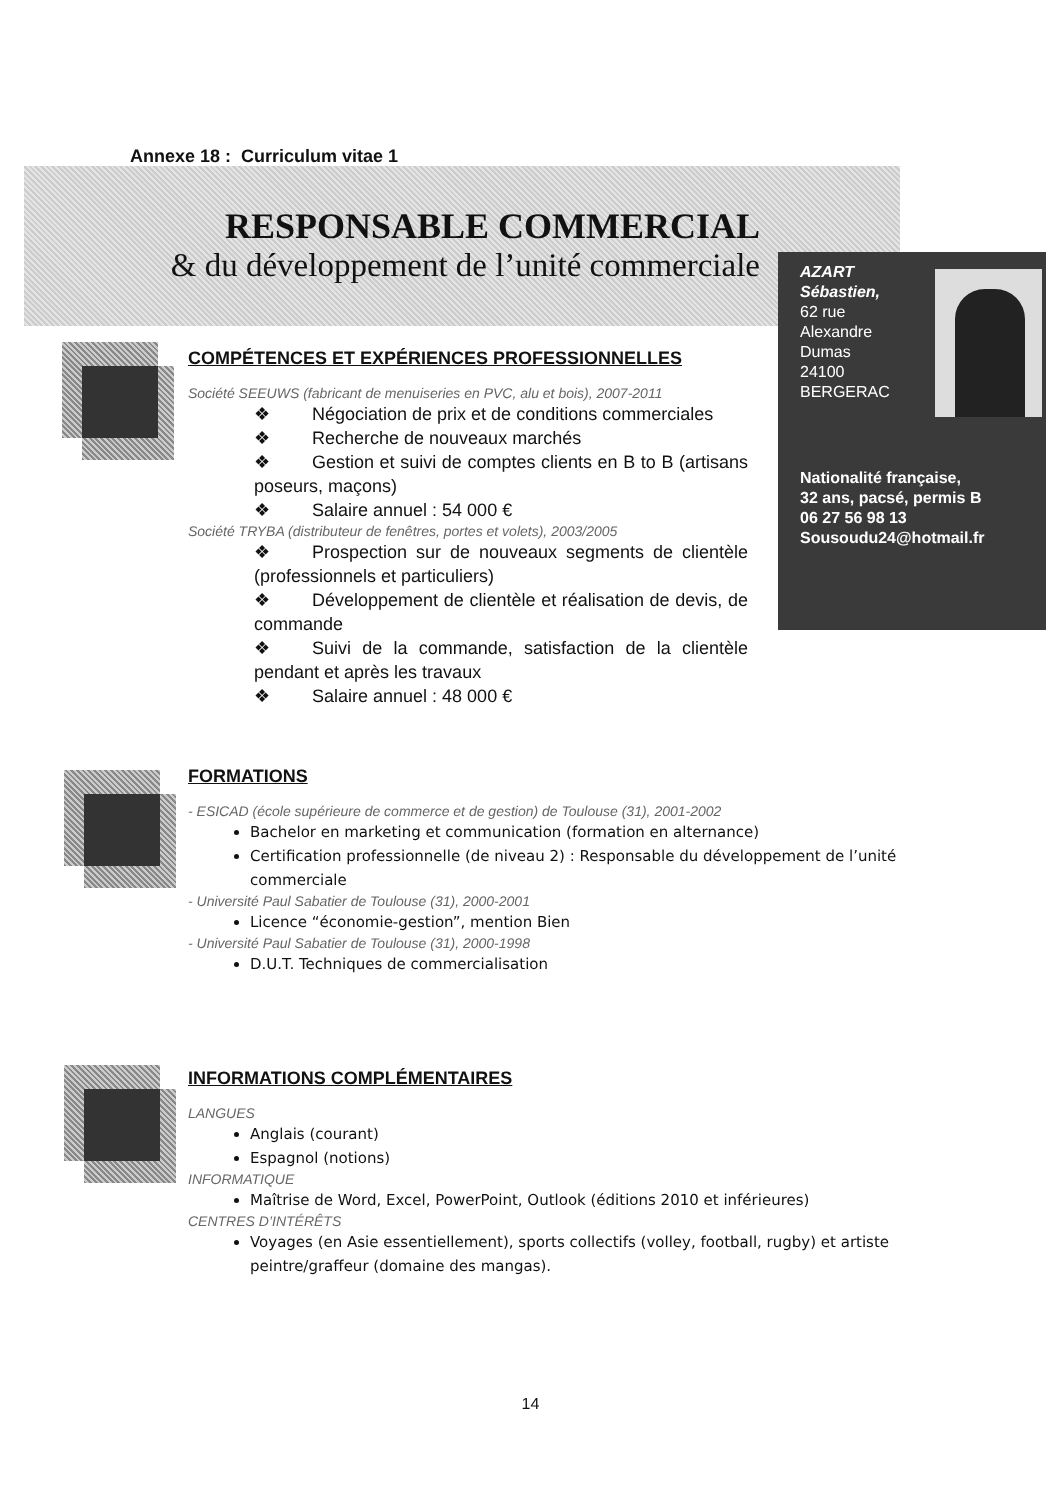Annexe 18 : Curriculum vitae 1
RESPONSABLE COMMERCIAL
& du développement de l’unité commerciale
AZART
Sébastien,
62 rue
Alexandre
Dumas
24100
BERGERAC
Nationalité française,
32 ans, pacsé, permis B
06 27 56 98 13
Sousoudu24@hotmail.fr
COMPÉTENCES ET EXPÉRIENCES PROFESSIONNELLES
Société SEEUWS (fabricant de menuiseries en PVC, alu et bois), 2007-2011
❖ Négociation de prix et de conditions commerciales
❖ Recherche de nouveaux marchés
❖ Gestion et suivi de comptes clients en B to B (artisans poseurs, maçons)
❖ Salaire annuel : 54 000 €
Société TRYBA (distributeur de fenêtres, portes et volets), 2003/2005
❖ Prospection sur de nouveaux segments de clientèle (professionnels et particuliers)
❖ Développement de clientèle et réalisation de devis, de commande
❖ Suivi de la commande, satisfaction de la clientèle pendant et après les travaux
❖ Salaire annuel : 48 000 €
FORMATIONS
- ESICAD (école supérieure de commerce et de gestion) de Toulouse (31), 2001-2002
Bachelor en marketing et communication (formation en alternance)
Certification professionnelle (de niveau 2) : Responsable du développement de l’unité commerciale
- Université Paul Sabatier de Toulouse (31), 2000-2001
Licence “économie-gestion”, mention Bien
- Université Paul Sabatier de Toulouse (31), 2000-1998
D.U.T. Techniques de commercialisation
INFORMATIONS COMPLÉMENTAIRES
LANGUES
Anglais (courant)
Espagnol (notions)
INFORMATIQUE
Maîtrise de Word, Excel, PowerPoint, Outlook (éditions 2010 et inférieures)
CENTRES D’INTÉRÊTS
Voyages (en Asie essentiellement), sports collectifs (volley, football, rugby) et artiste peintre/graffeur (domaine des mangas).
14